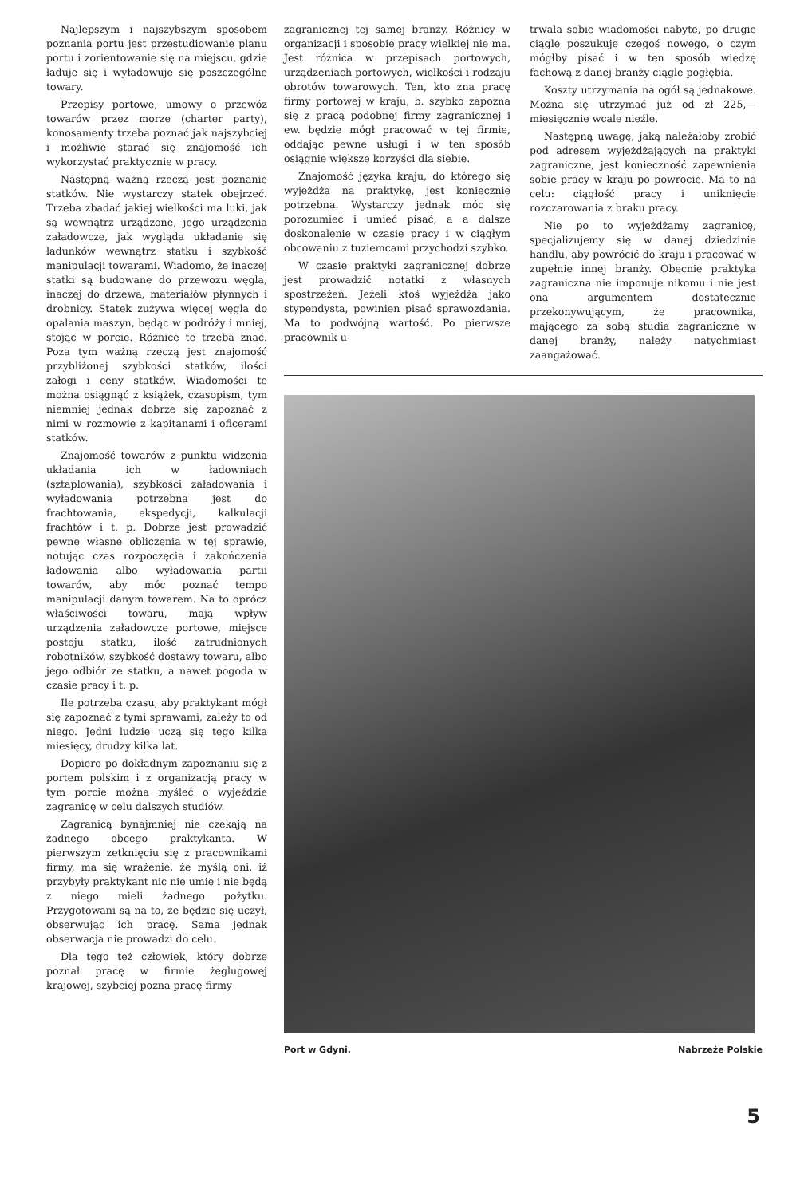Najlepszym i najszybszym sposobem poznania portu jest przestudiowanie planu portu i zorientowanie się na miejscu, gdzie ładuje się i wyładowuje się poszczególne towary.
Przepisy portowe, umowy o przewóz towarów przez morze (charter party), konosamenty trzeba poznać jak najszybciej i możliwie starać się znajomość ich wykorzystać praktycznie w pracy.
Następną ważną rzeczą jest poznanie statków. Nie wystarczy statek obejrzeć. Trzeba zbadać jakiej wielkości ma luki, jak są wewnątrz urządzone, jego urządzenia załadowcze, jak wygląda układanie się ładunków wewnątrz statku i szybkość manipulacji towarami. Wiadomo, że inaczej statki są budowane do przewozu węgla, inaczej do drzewa, materiałów płynnych i drobnicy. Statek zużywa więcej węgla do opalania maszyn, będąc w podróży i mniej, stojąc w porcie. Różnice te trzeba znać. Poza tym ważną rzeczą jest znajomość przybliżonej szybkości statków, ilości załogi i ceny statków. Wiadomości te można osiągnąć z książek, czasopism, tym niemniej jednak dobrze się zapoznać z nimi w rozmowie z kapitanami i oficerami statków.
Znajomość towarów z punktu widzenia układania ich w ładowniach (sztaplowania), szybkości załadowania i wyładowania potrzebna jest do frachtowania, ekspedycji, kalkulacji frachtów i t. p. Dobrze jest prowadzić pewne własne obliczenia w tej sprawie, notując czas rozpoczęcia i zakończenia ładowania albo wyładowania partii towarów, aby móc poznać tempo manipulacji danym towarem. Na to oprócz właściwości towaru, mają wpływ urządzenia załadowcze portowe, miejsce postoju statku, ilość zatrudnionych robotników, szybkość dostawy towaru, albo jego odbiór ze statku, a nawet pogoda w czasie pracy i t. p.
Ile potrzeba czasu, aby praktykant mógł się zapoznać z tymi sprawami, zależy to od niego. Jedni ludzie uczą się tego kilka miesięcy, drudzy kilka lat.
Dopiero po dokładnym zapoznaniu się z portem polskim i z organizacją pracy w tym porcie można myśleć o wyjeździe zagranicę w celu dalszych studiów.
Zagranicą bynajmniej nie czekają na żadnego obcego praktykanta. W pierwszym zetknięciu się z pracownikami firmy, ma się wrażenie, że myślą oni, iż przybyły praktykant nic nie umie i nie będą z niego mieli żadnego pożytku. Przygotowani są na to, że będzie się uczył, obserwując ich pracę. Sama jednak obserwacja nie prowadzi do celu.
Dla tego też człowiek, który dobrze poznał pracę w firmie żeglugowej krajowej, szybciej pozna pracę firmy
zagranicznej tej samej branży. Różnicy w organizacji i sposobie pracy wielkiej nie ma. Jest różnica w przepisach portowych, urządzeniach portowych, wielkości i rodzaju obrotów towarowych. Ten, kto zna pracę firmy portowej w kraju, b. szybko zapozna się z pracą podobnej firmy zagranicznej i ew. będzie mógł pracować w tej firmie, oddając pewne usługi i w ten sposób osiągnie większe korzyści dla siebie.
Znajomość języka kraju, do którego się wyjeżdża na praktykę, jest koniecznie potrzebna. Wystarczy jednak móc się porozumieć i umieć pisać, a a dalsze doskonalenie w czasie pracy i w ciągłym obcowaniu z tuziemcami przychodzi szybko.
W czasie praktyki zagranicznej dobrze jest prowadzić notatki z własnych spostrzeżeń. Jeżeli ktoś wyjeżdża jako stypendysta, powinien pisać sprawozdania. Ma to podwójną wartość. Po pierwsze pracownik u-
trwala sobie wiadomości nabyte, po drugie ciągle poszukuje czegoś nowego, o czym mógłby pisać i w ten sposób wiedzę fachową z danej branży ciągle pogłębia.
Koszty utrzymania na ogół są jednakowe. Można się utrzymać już od zł 225,— miesięcznie wcale nieźle.
Następną uwagę, jaką należałoby zrobić pod adresem wyjeżdżających na praktyki zagraniczne, jest konieczność zapewnienia sobie pracy w kraju po powrocie. Ma to na celu: ciągłość pracy i uniknięcie rozczarowania z braku pracy.
Nie po to wyjeżdżamy zagranicę, specjalizujemy się w danej dziedzinie handlu, aby powrócić do kraju i pracować w zupełnie innej branży. Obecnie praktyka zagraniczna nie imponuje nikomu i nie jest ona argumentem dostatecznie przekonywującym, że pracownika, mającego za sobą studia zagraniczne w danej branży, należy natychmiast zaangażować.
Port w Gdyni. Nabrzeże Polskie
5